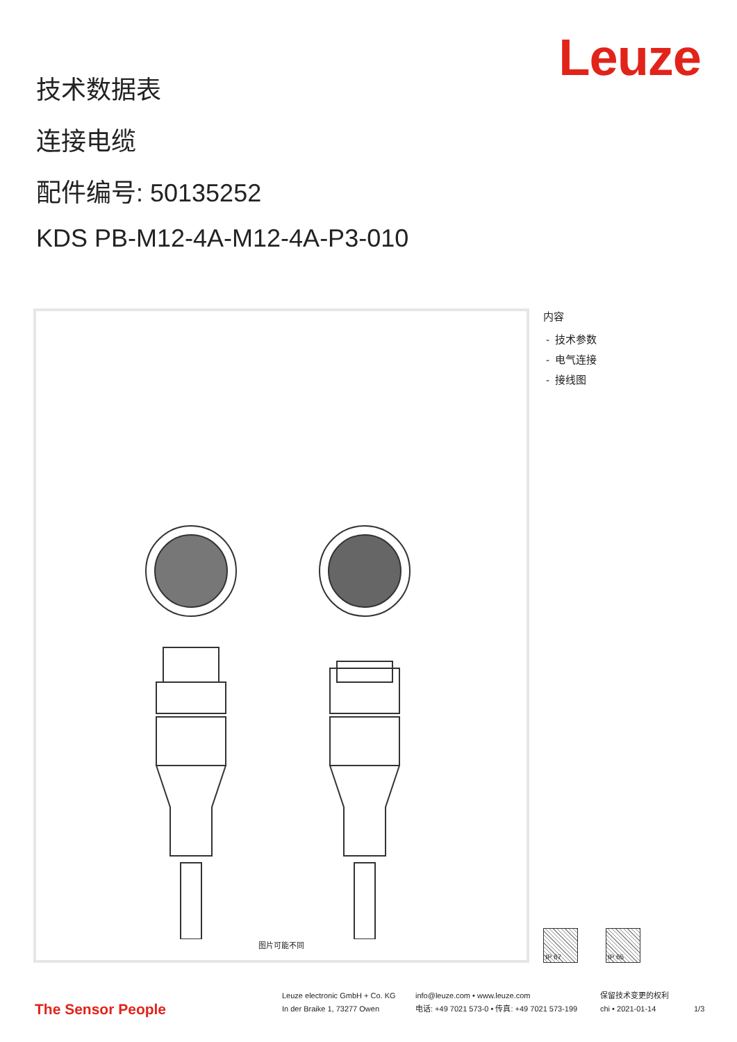Leuze
技术数据表
连接电缆
配件编号: 50135252
KDS PB-M12-4A-M12-4A-P3-010
图片可能不同
内容
- 技术参数
- 电气连接
- 接线图
IP 67 IP 65
The Sensor People
Leuze electronic GmbH + Co. KG
In der Braike 1, 73277 Owen
info@leuze.com • www.leuze.com
电话: +49 7021 573-0 • 传真: +49 7021 573-199
保留技术变更的权利
chi • 2021-01-14
1/3